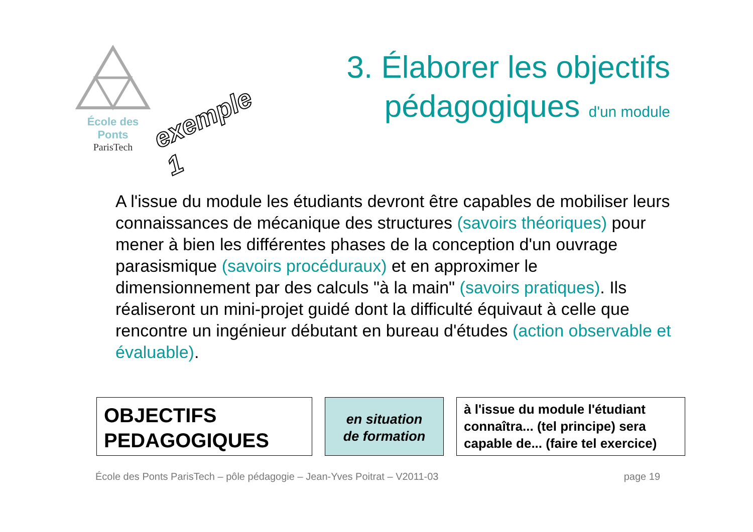École des Ponts
ParisTech
exemple 1
3. Élaborer les objectifs
pédagogiques d'un module
A l'issue du module les étudiants devront être capables de mobiliser leurs connaissances de mécanique des structures (savoirs théoriques) pour mener à bien les différentes phases de la conception d'un ouvrage parasismique (savoirs procéduraux) et en approximer le dimensionnement par des calculs "à la main" (savoirs pratiques). Ils réaliseront un mini-projet guidé dont la difficulté équivaut à celle que rencontre un ingénieur débutant en bureau d'études (action observable et évaluable).
OBJECTIFS
PEDAGOGIQUES
en situation
de formation
à l'issue du module l'étudiant connaîtra... (tel principe) sera capable de... (faire tel exercice)
École des Ponts ParisTech – pôle pédagogie – Jean-Yves Poitrat – V2011-03 page 19